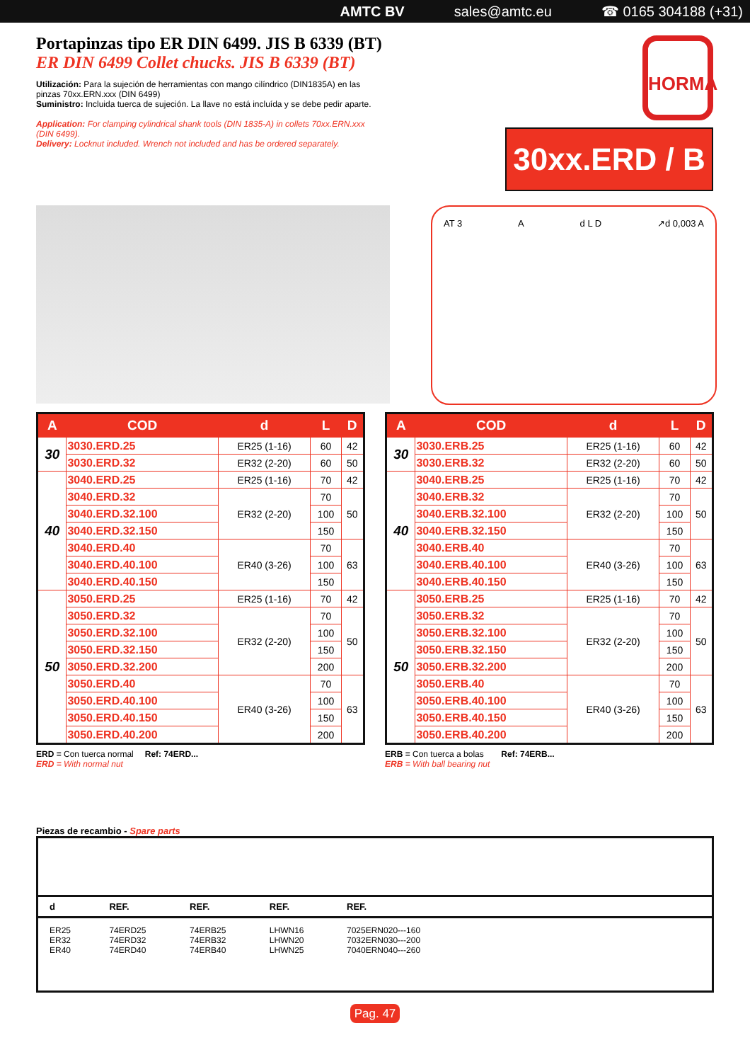AMTC BV sales@amtc.eu ☎ 0165 304188 (+31)
HORMA
30xx.ERD / B
Portapinzas tipo ER DIN 6499. JIS B 6339 (BT)
ER DIN 6499 Collet chucks. JIS B 6339 (BT)
Utilización: Para la sujeción de herramientas con mango cilíndrico (DIN1835A) en las pinzas 70xx.ERN.xxx (DIN 6499)
Suministro: Incluida tuerca de sujeción. La llave no está incluída y se debe pedir aparte.
Application: For clamping cylindrical shank tools (DIN 1835-A) in collets 70xx.ERN.xxx (DIN 6499).
Delivery: Locknut included. Wrench not included and has be ordered separately.
AT 3 A d L D ↗d 0,003 A
| A | COD | d | L | D |
| --- | --- | --- | --- | --- |
| 30 | 3030.ERD.25 | ER25 (1-16) | 60 | 42 |
| | 3030.ERD.32 | ER32 (2-20) | 60 | 50 |
| 40 | 3040.ERD.25 | ER25 (1-16) | 70 | 42 |
| | 3040.ERD.32 | ER32 (2-20) | 70 | 50 |
| | 3040.ERD.32.100 | | 100 | |
| | 3040.ERD.32.150 | | 150 | |
| | 3040.ERD.40 | ER40 (3-26) | 70 | 63 |
| | 3040.ERD.40.100 | | 100 | |
| | 3040.ERD.40.150 | | 150 | |
| 50 | 3050.ERD.25 | ER25 (1-16) | 70 | 42 |
| | 3050.ERD.32 | ER32 (2-20) | 70 | 50 |
| | 3050.ERD.32.100 | | 100 | |
| | 3050.ERD.32.150 | | 150 | |
| | 3050.ERD.32.200 | | 200 | |
| | 3050.ERD.40 | ER40 (3-26) | 70 | 63 |
| | 3050.ERD.40.100 | | 100 | |
| | 3050.ERD.40.150 | | 150 | |
| | 3050.ERD.40.200 | | 200 | |
ERD = Con tuerca normal
ERD = With normal nut
Ref: 74ERD...
| A | COD | d | L | D |
| --- | --- | --- | --- | --- |
| 30 | 3030.ERB.25 | ER25 (1-16) | 60 | 42 |
| | 3030.ERB.32 | ER32 (2-20) | 60 | 50 |
| 40 | 3040.ERB.25 | ER25 (1-16) | 70 | 42 |
| | 3040.ERB.32 | ER32 (2-20) | 70 | 50 |
| | 3040.ERB.32.100 | | 100 | |
| | 3040.ERB.32.150 | | 150 | |
| | 3040.ERB.40 | ER40 (3-26) | 70 | 63 |
| | 3040.ERB.40.100 | | 100 | |
| | 3040.ERB.40.150 | | 150 | |
| 50 | 3050.ERB.25 | ER25 (1-16) | 70 | 42 |
| | 3050.ERB.32 | ER32 (2-20) | 70 | 50 |
| | 3050.ERB.32.100 | | 100 | |
| | 3050.ERB.32.150 | | 150 | |
| | 3050.ERB.32.200 | | 200 | |
| | 3050.ERB.40 | ER40 (3-26) | 70 | 63 |
| | 3050.ERB.40.100 | | 100 | |
| | 3050.ERB.40.150 | | 150 | |
| | 3050.ERB.40.200 | | 200 | |
ERB = Con tuerca a bolas
ERB = With ball bearing nut
Ref: 74ERB...
Piezas de recambio - Spare parts
| d | REF. | REF. | REF. | REF. |
| ER25 ER32 ER40 | 74ERD25 74ERD32 74ERD40 | 74ERB25 74ERB32 74ERB40 | LHWN16 LHWN20 LHWN25 | 7025ERN020---160 7032ERN030---200 7040ERN040---260 |
Pag. 47